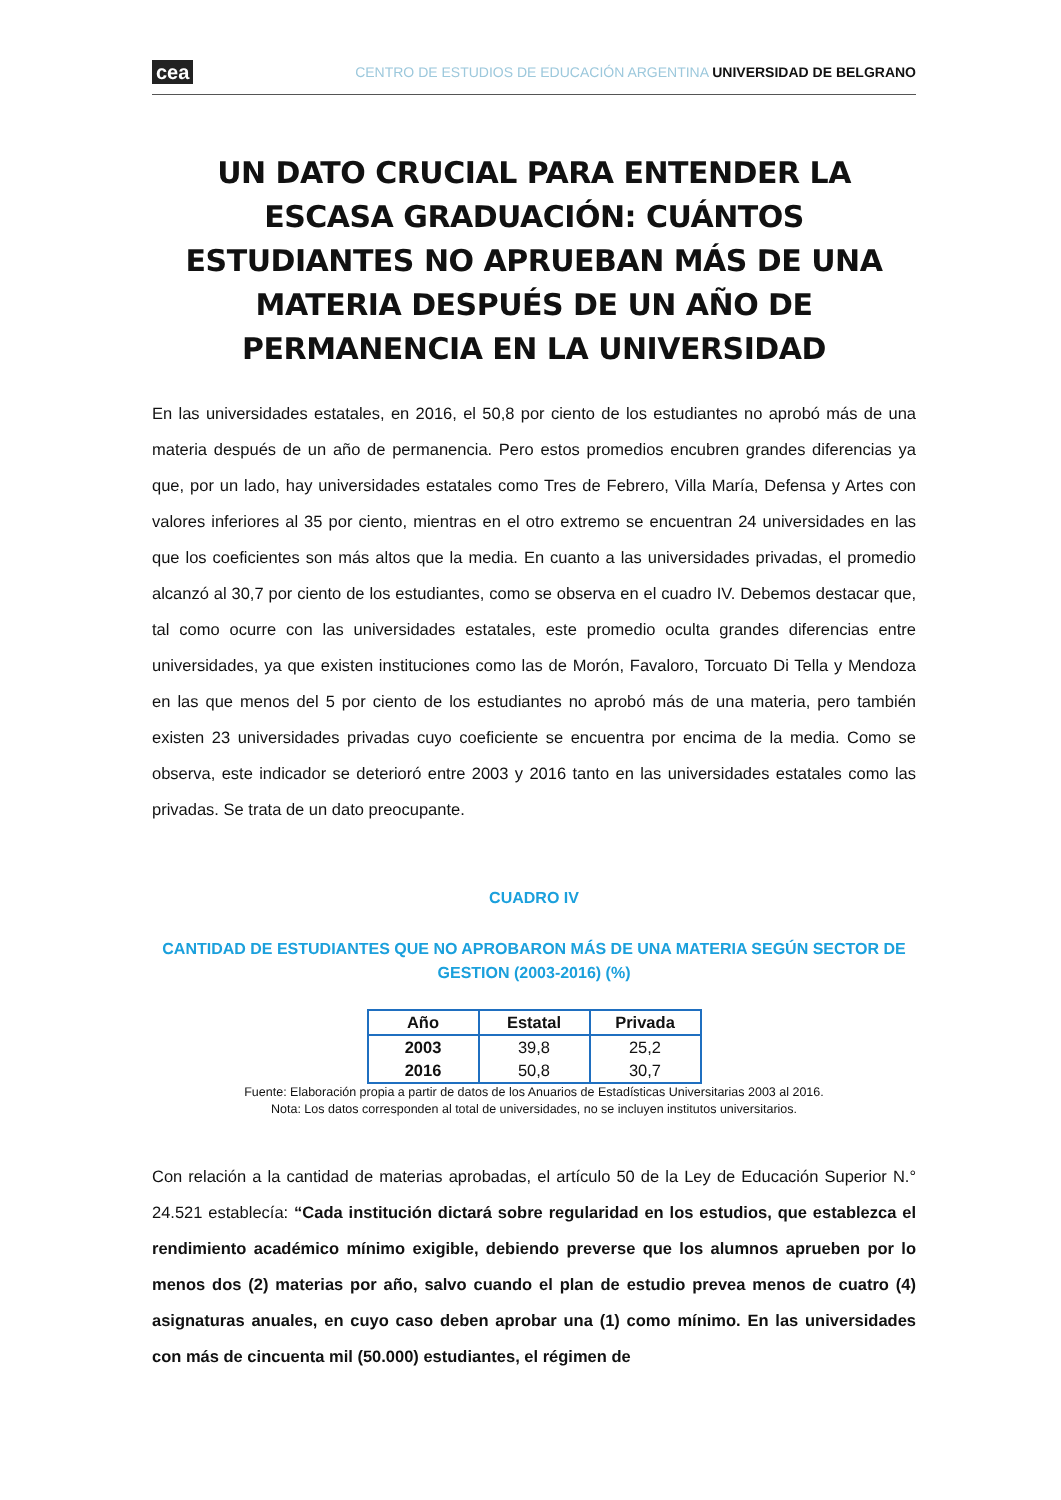cea CENTRO DE ESTUDIOS DE EDUCACIÓN ARGENTINA UNIVERSIDAD DE BELGRANO
UN DATO CRUCIAL PARA ENTENDER LA ESCASA GRADUACIÓN: CUÁNTOS ESTUDIANTES NO APRUEBAN MÁS DE UNA MATERIA DESPUÉS DE UN AÑO DE PERMANENCIA EN LA UNIVERSIDAD
En las universidades estatales, en 2016, el 50,8 por ciento de los estudiantes no aprobó más de una materia después de un año de permanencia. Pero estos promedios encubren grandes diferencias ya que, por un lado, hay universidades estatales como Tres de Febrero, Villa María, Defensa y Artes con valores inferiores al 35 por ciento, mientras en el otro extremo se encuentran 24 universidades en las que los coeficientes son más altos que la media. En cuanto a las universidades privadas, el promedio alcanzó al 30,7 por ciento de los estudiantes, como se observa en el cuadro IV. Debemos destacar que, tal como ocurre con las universidades estatales, este promedio oculta grandes diferencias entre universidades, ya que existen instituciones como las de Morón, Favaloro, Torcuato Di Tella y Mendoza en las que menos del 5 por ciento de los estudiantes no aprobó más de una materia, pero también existen 23 universidades privadas cuyo coeficiente se encuentra por encima de la media. Como se observa, este indicador se deterioró entre 2003 y 2016 tanto en las universidades estatales como las privadas. Se trata de un dato preocupante.
CUADRO IV
CANTIDAD DE ESTUDIANTES QUE NO APROBARON MÁS DE UNA MATERIA SEGÚN SECTOR DE GESTION (2003-2016) (%)
| Año | Estatal | Privada |
| --- | --- | --- |
| 2003 | 39,8 | 25,2 |
| 2016 | 50,8 | 30,7 |
Fuente: Elaboración propia a partir de datos de los Anuarios de Estadísticas Universitarias 2003 al 2016.
Nota: Los datos corresponden al total de universidades, no se incluyen institutos universitarios.
Con relación a la cantidad de materias aprobadas, el artículo 50 de la Ley de Educación Superior N.° 24.521 establecía: “Cada institución dictará sobre regularidad en los estudios, que establezca el rendimiento académico mínimo exigible, debiendo preverse que los alumnos aprueben por lo menos dos (2) materias por año, salvo cuando el plan de estudio prevea menos de cuatro (4) asignaturas anuales, en cuyo caso deben aprobar una (1) como mínimo. En las universidades con más de cincuenta mil (50.000) estudiantes, el régimen de